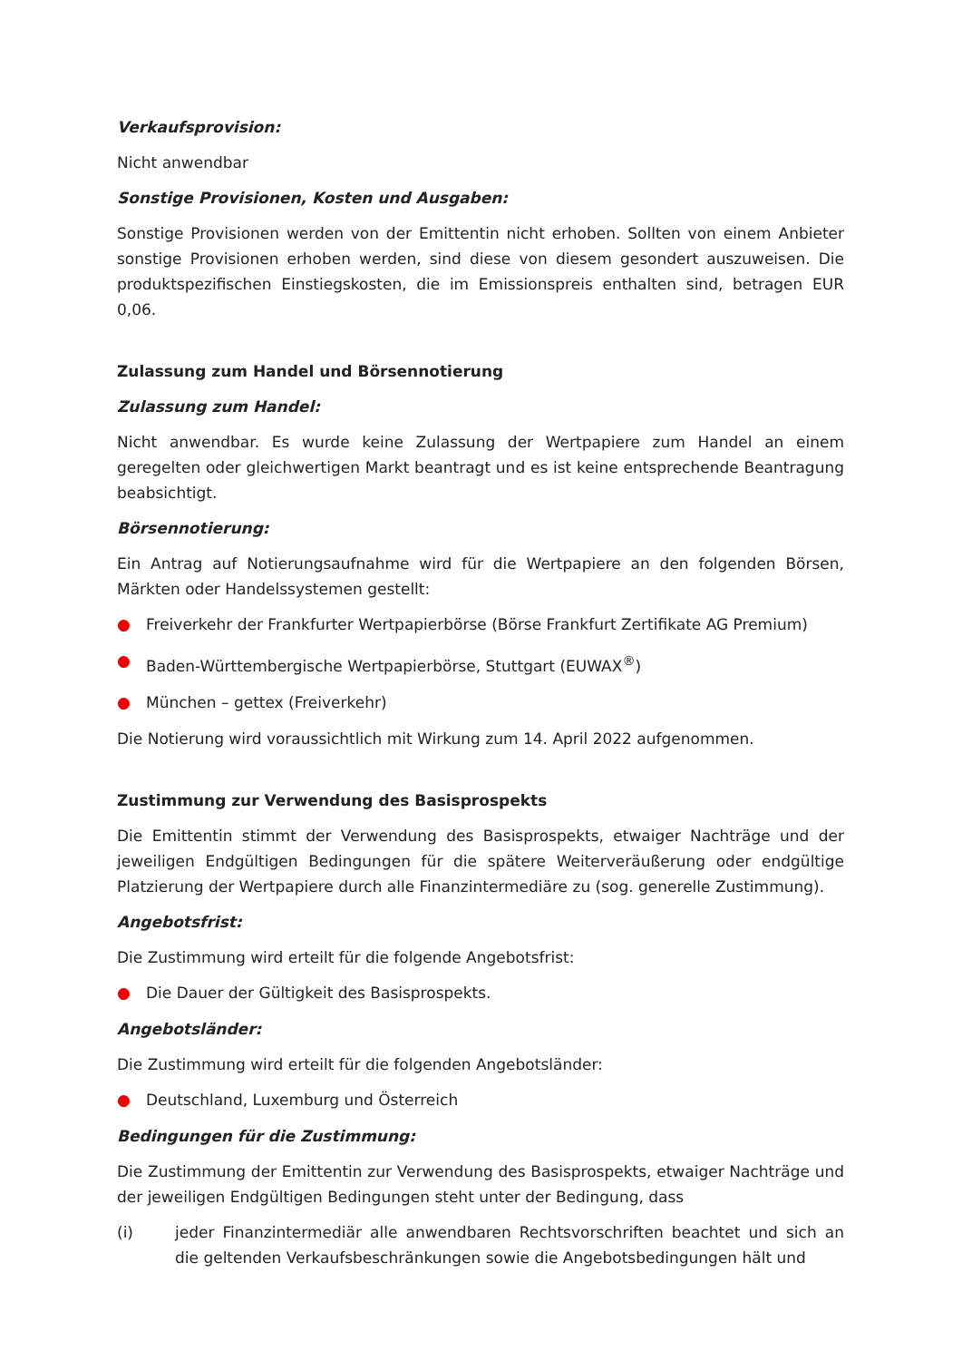Verkaufsprovision:
Nicht anwendbar
Sonstige Provisionen, Kosten und Ausgaben:
Sonstige Provisionen werden von der Emittentin nicht erhoben. Sollten von einem Anbieter sonstige Provisionen erhoben werden, sind diese von diesem gesondert auszuweisen. Die produktspezifischen Einstiegskosten, die im Emissionspreis enthalten sind, betragen EUR 0,06.
Zulassung zum Handel und Börsennotierung
Zulassung zum Handel:
Nicht anwendbar. Es wurde keine Zulassung der Wertpapiere zum Handel an einem geregelten oder gleichwertigen Markt beantragt und es ist keine entsprechende Beantragung beabsichtigt.
Börsennotierung:
Ein Antrag auf Notierungsaufnahme wird für die Wertpapiere an den folgenden Börsen, Märkten oder Handelssystemen gestellt:
● Freiverkehr der Frankfurter Wertpapierbörse (Börse Frankfurt Zertifikate AG Premium)
● Baden-Württembergische Wertpapierbörse, Stuttgart (EUWAX<sup>®</sup>)
● München – gettex (Freiverkehr)
Die Notierung wird voraussichtlich mit Wirkung zum 14. April 2022 aufgenommen.
Zustimmung zur Verwendung des Basisprospekts
Die Emittentin stimmt der Verwendung des Basisprospekts, etwaiger Nachträge und der jeweiligen Endgültigen Bedingungen für die spätere Weiterveräußerung oder endgültige Platzierung der Wertpapiere durch alle Finanzintermediäre zu (sog. generelle Zustimmung).
Angebotsfrist:
Die Zustimmung wird erteilt für die folgende Angebotsfrist:
● Die Dauer der Gültigkeit des Basisprospekts.
Angebotsländer:
Die Zustimmung wird erteilt für die folgenden Angebotsländer:
● Deutschland, Luxemburg und Österreich
Bedingungen für die Zustimmung:
Die Zustimmung der Emittentin zur Verwendung des Basisprospekts, etwaiger Nachträge und der jeweiligen Endgültigen Bedingungen steht unter der Bedingung, dass
(i) jeder Finanzintermediär alle anwendbaren Rechtsvorschriften beachtet und sich an die geltenden Verkaufsbeschränkungen sowie die Angebotsbedingungen hält und